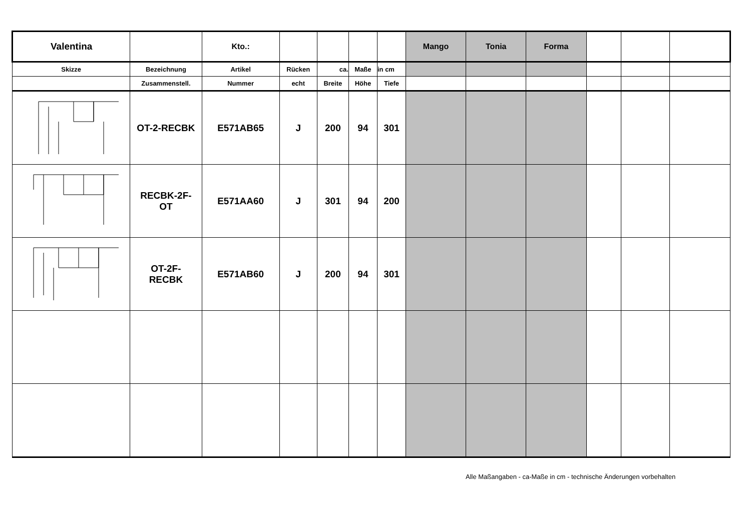| Valentina | | Kto.: | | | | | Mango | Tonia | Forma | | | |
| Skizze | Bezeichnung | Artikel | Rücken | ca. | Maße | in cm | | | | | | |
| | Zusammenstell. | Nummer | echt | Breite | Höhe | Tiefe | | | | | | |
| | OT-2-RECBK | E571AB65 | J | 200 | 94 | 301 | | | | | | |
| | RECBK-2F- OT | E571AA60 | J | 301 | 94 | 200 | | | | | | |
| | OT-2F- RECBK | E571AB60 | J | 200 | 94 | 301 | | | | | | |
Alle Maßangaben - ca-Maße in cm - technische Änderungen vorbehalten